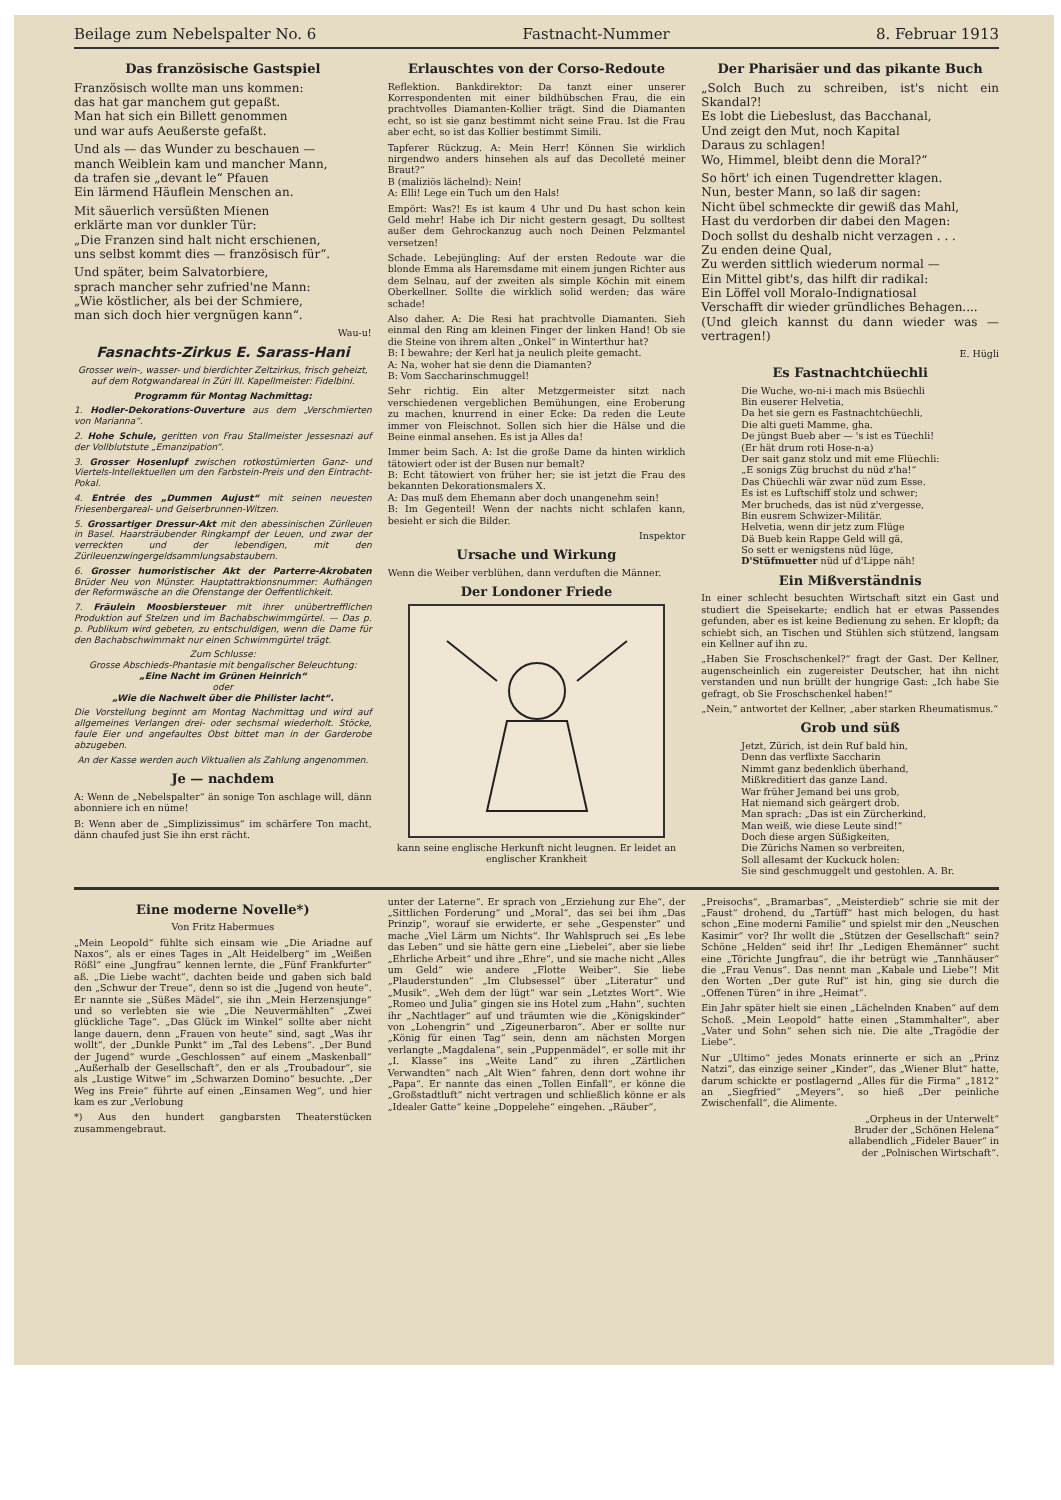Beilage zum Nebelspalter No. 6 Fastnacht-Nummer 8. Februar 1913
Das französische Gastspiel
Französisch wollte man uns kommen:
das hat gar manchem gut gepaßt.
Man hat sich ein Billett genommen
und war aufs Aeußerste gefaßt.
Und als — das Wunder zu beschauen —
manch Weiblein kam und mancher Mann,
da trafen sie „devant le“ Pfauen
Ein lärmend Häuflein Menschen an.
Mit säuerlich versüßten Mienen
erklärte man vor dunkler Tür:
„Die Franzen sind halt nicht erschienen,
uns selbst kommt dies — französisch für“.
Und später, beim Salvatorbiere,
sprach mancher sehr zufried'ne Mann:
„Wie köstlicher, als bei der Schmiere,
man sich doch hier vergnügen kann“.
Wau-u!
Fasnachts-Zirkus E. Sarass-Hani
Grosser wein-, wasser- und bierdichter Zeltzirkus, frisch geheizt, auf dem Rotgwandareal in Züri III. Kapellmeister: Fidelbini.
Programm für Montag Nachmittag:
1. Hodler-Dekorations-Ouverture aus dem „Verschmierten von Marianna“.
2. Hohe Schule, geritten von Frau Stallmeister Jessesnazi auf der Vollblutstute „Emanzipation“.
3. Grosser Hosenlupf zwischen rotkostümierten Ganz- und Viertels-Intellektuellen um den Farbstein-Preis und den Eintracht-Pokal.
4. Entrée des „Dummen Aujust“ mit seinen neuesten Friesenbergareal- und Geiserbrunnen-Witzen.
5. Grossartiger Dressur-Akt mit den abessinischen Züríleuen in Basel. Haarsträubender Ringkampf der Leuen, und zwar der verreckten und der lebendigen, mit den Zürileuenzwingergeldsammlungsabstaubern.
6. Grosser humoristischer Akt der Parterre-Akrobaten Brüder Neu von Münster. Hauptattraktionsnummer: Aufhängen der Reformwäsche an die Ofenstange der Oeffentlichkeit.
7. Fräulein Moosbiersteuer mit ihrer unübertrefflichen Produktion auf Stelzen und im Bachabschwimmgürtel. — Das p. p. Publikum wird gebeten, zu entschuldigen, wenn die Dame für den Bachabschwimmakt nur einen Schwimmgürtel trägt.
Zum Schlusse:
Grosse Abschieds-Phantasie mit bengalischer Beleuchtung:
„Eine Nacht im Grünen Heinrich“
oder
„Wie die Nachwelt über die Philister lacht“.
Die Vorstellung beginnt am Montag Nachmittag und wird auf allgemeines Verlangen drei- oder sechsmal wiederholt. Stöcke, faule Eier und angefaultes Obst bittet man in der Garderobe abzugeben.
An der Kasse werden auch Viktualien als Zahlung angenommen.
Je — nachdem
A: Wenn de „Nebelspalter“ än sonige Ton aschlage will, dänn abonniere ich en nüme!
B: Wenn aber de „Simplizissimus“ im schärfere Ton macht, dänn chaufed just Sie ihn erst rächt.
Erlauschtes von der Corso-Redoute
Reflektion. Bankdirektor: Da tanzt einer unserer Korrespondenten mit einer bildhübschen Frau, die ein prachtvolles Diamanten-Kollier trägt. Sind die Diamanten echt, so ist sie ganz bestimmt nicht seine Frau. Ist die Frau aber echt, so ist das Kollier bestimmt Simili.
Tapferer Rückzug. A: Mein Herr! Können Sie wirklich nirgendwo anders hinsehen als auf das Decolleté meiner Braut?“
B (maliziös lächelnd): Nein!
A: Elli! Lege ein Tuch um den Hals!
Empört: Was?! Es ist kaum 4 Uhr und Du hast schon kein Geld mehr! Habe ich Dir nicht gestern gesagt, Du solltest außer dem Gehrockanzug auch noch Deinen Pelzmantel versetzen!
Schade. Lebejüngling: Auf der ersten Redoute war die blonde Emma als Haremsdame mit einem jungen Richter aus dem Selnau, auf der zweiten als simple Köchin mit einem Oberkellner. Sollte die wirklich solid werden; das wäre schade!
Also daher. A: Die Resi hat prachtvolle Diamanten. Sieh einmal den Ring am kleinen Finger der linken Hand! Ob sie die Steine von ihrem alten „Onkel“ in Winterthur hat?
B: I bewahre; der Kerl hat ja neulich pleite gemacht.
A: Na, woher hat sie denn die Diamanten?
B: Vom Saccharinschmuggel!
Sehr richtig. Ein alter Metzgermeister sitzt nach verschiedenen vergeblichen Bemühungen, eine Eroberung zu machen, knurrend in einer Ecke: Da reden die Leute immer von Fleischnot. Sollen sich hier die Hälse und die Beine einmal ansehen. Es ist ja Alles da!
Immer beim Sach. A: Ist die große Dame da hinten wirklich tätowiert oder ist der Busen nur bemalt?
B: Echt tätowiert von früher her; sie ist jetzt die Frau des bekannten Dekorationsmalers X.
A: Das muß dem Ehemann aber doch unangenehm sein!
B: Im Gegenteil! Wenn der nachts nicht schlafen kann, besieht er sich die Bilder.
Inspektor
Ursache und Wirkung
Wenn die Weiber verblühen, dann verduften die Männer.
Der Londoner Friede
kann seine englische Herkunft nicht leugnen. Er leidet an englischer Krankheit
Der Pharisäer und das pikante Buch
„Solch Buch zu schreiben, ist's nicht ein Skandal?!
Es lobt die Liebeslust, das Bacchanal,
Und zeigt den Mut, noch Kapital
Daraus zu schlagen!
Wo, Himmel, bleibt denn die Moral?“
So hört' ich einen Tugendretter klagen.
Nun, bester Mann, so laß dir sagen:
Nicht übel schmeckte dir gewiß das Mahl,
Hast du verdorben dir dabei den Magen:
Doch sollst du deshalb nicht verzagen . . .
Zu enden deine Qual,
Zu werden sittlich wiederum normal —
Ein Mittel gibt's, das hilft dir radikal:
Ein Löffel voll Moralo-Indignatiosal
Verschafft dir wieder gründliches Behagen....
(Und gleich kannst du dann wieder was — vertragen!)
E. Hügli
Es Fastnachtchüechli
Die Wuche, wo-ni-i mach mis Bsüechli
Bin euserer Helvetia,
Da het sie gern es Fastnachtchüechli,
Die alti gueti Mamme, gha.
De jüngst Bueb aber — 's ist es Tüechli!
(Er hät drum roti Hose-n-a)
Der sait ganz stolz und mit eme Flüechli:
„E sonigs Züg bruchst du nüd z'ha!“
Das Chüechli wär zwar nüd zum Esse.
Es ist es Luftschiff stolz und schwer;
Mer brucheds, das ist nüd z'vergesse,
Bin eusrem Schwizer-Militär.
Helvetia, wenn dir jetz zum Flüge
Dä Bueb kein Rappe Geld will gä,
So sett er wenigstens nüd lüge,
D'Stüfmuetter nüd uf d'Lippe näh!
Ein Mißverständnis
In einer schlecht besuchten Wirtschaft sitzt ein Gast und studiert die Speisekarte; endlich hat er etwas Passendes gefunden, aber es ist keine Bedienung zu sehen. Er klopft; da schiebt sich, an Tischen und Stühlen sich stützend, langsam ein Kellner auf ihn zu.
„Haben Sie Froschschenkel?“ fragt der Gast. Der Kellner, augenscheinlich ein zugereister Deutscher, hat ihn nicht verstanden und nun brüllt der hungrige Gast: „Ich habe Sie gefragt, ob Sie Froschschenkel haben!“
„Nein,“ antwortet der Kellner, „aber starken Rheumatismus.“
Grob und süß
Jetzt, Zürich, ist dein Ruf bald hin,
Denn das verflixte Saccharin
Nimmt ganz bedenklich überhand,
Mißkreditiert das ganze Land.
War früher Jemand bei uns grob,
Hat niemand sich geärgert drob.
Man sprach: „Das ist ein Zürcherkind,
Man weiß, wie diese Leute sind!“
Doch diese argen Süßigkeiten,
Die Zürichs Namen so verbreiten,
Soll allesamt der Kuckuck holen:
Sie sind geschmuggelt und gestohlen. A. Br.
Eine moderne Novelle*)
Von Fritz Habermues
„Mein Leopold“ fühlte sich einsam wie „Die Ariadne auf Naxos“, als er eines Tages in „Alt Heidelberg“ im „Weißen Rößl“ eine „Jungfrau“ kennen lernte, die „Fünf Frankfurter“ aß. „Die Liebe wacht“, dachten beide und gaben sich bald den „Schwur der Treue“, denn so ist die „Jugend von heute“. Er nannte sie „Süßes Mädel“, sie ihn „Mein Herzensjunge“ und so verlebten sie wie „Die Neuvermählten“ „Zwei glückliche Tage“. „Das Glück im Winkel“ sollte aber nicht lange dauern, denn „Frauen von heute“ sind, sagt „Was ihr wollt“, der „Dunkle Punkt“ im „Tal des Lebens“. „Der Bund der Jugend“ wurde „Geschlossen“ auf einem „Maskenball“ „Außerhalb der Gesellschaft“, den er als „Troubadour“, sie als „Lustige Witwe“ im „Schwarzen Domino“ besuchte. „Der Weg ins Freie“ führte auf einen „Einsamen Weg“, und hier kam es zur „Verlobung
*) Aus den hundert gangbarsten Theaterstücken zusammengebraut.
unter der Laterne“. Er sprach von „Erziehung zur Ehe“, der „Sittlichen Forderung“ und „Moral“, das sei bei ihm „Das Prinzip“, worauf sie erwiderte, er sehe „Gespenster“ und mache „Viel Lärm um Nichts“. Ihr Wahlspruch sei „Es lebe das Leben“ und sie hätte gern eine „Liebelei“, aber sie liebe „Ehrliche Arbeit“ und ihre „Ehre“, und sie mache nicht „Alles um Geld“ wie andere „Flotte Weiber“. Sie liebe „Plauderstunden“ „Im Clubsessel“ über „Literatur“ und „Musik“. „Weh dem der lügt“ war sein „Letztes Wort“. Wie „Romeo und Julia“ gingen sie ins Hotel zum „Hahn“, suchten ihr „Nachtlager“ auf und träumten wie die „Königskinder“ von „Lohengrin“ und „Zigeunerbaron“. Aber er sollte nur „König für einen Tag“ sein, denn am nächsten Morgen verlangte „Magdalena“, sein „Puppenmädel“, er solle mit ihr „I. Klasse“ ins „Weite Land“ zu ihren „Zärtlichen Verwandten“ nach „Alt Wien“ fahren, denn dort wohne ihr „Papa“. Er nannte das einen „Tollen Einfall“, er könne die „Großstadtluft“ nicht vertragen und schließlich könne er als „Idealer Gatte“ keine „Doppelehe“ eingehen. „Räuber“,
„Preisochs“, „Bramarbas“, „Meisterdieb“ schrie sie mit der „Faust“ drohend, du „Tartüff“ hast mich belogen, du hast schon „Eine moderni Familie“ und spielst mir den „Neuschen Kasimir“ vor? Ihr wollt die „Stützen der Gesellschaft“ sein? Schöne „Helden“ seid ihr! Ihr „Ledigen Ehemänner“ sucht eine „Törichte Jungfrau“, die ihr betrügt wie „Tannhäuser“ die „Frau Venus“. Das nennt man „Kabale und Liebe“! Mit den Worten „Der gute Ruf“ ist hin, ging sie durch die „Offenen Türen“ in ihre „Heimat“.
Ein Jahr später hielt sie einen „Lächelnden Knaben“ auf dem Schoß. „Mein Leopold“ hatte einen „Stammhalter“, aber „Vater und Sohn“ sehen sich nie. Die alte „Tragödie der Liebe“.
Nur „Ultimo“ jedes Monats erinnerte er sich an „Prinz Natzi“, das einzige seiner „Kinder“, das „Wiener Blut“ hatte, darum schickte er postlagernd „Alles für die Firma“ „1812“ an „Siegfried“ „Meyers“, so hieß „Der peinliche Zwischenfall“, die Alimente.
„Orpheus in der Unterwelt“
Bruder der „Schönen Helena“
allabendlich „Fideler Bauer“ in
der „Polnischen Wirtschaft“.